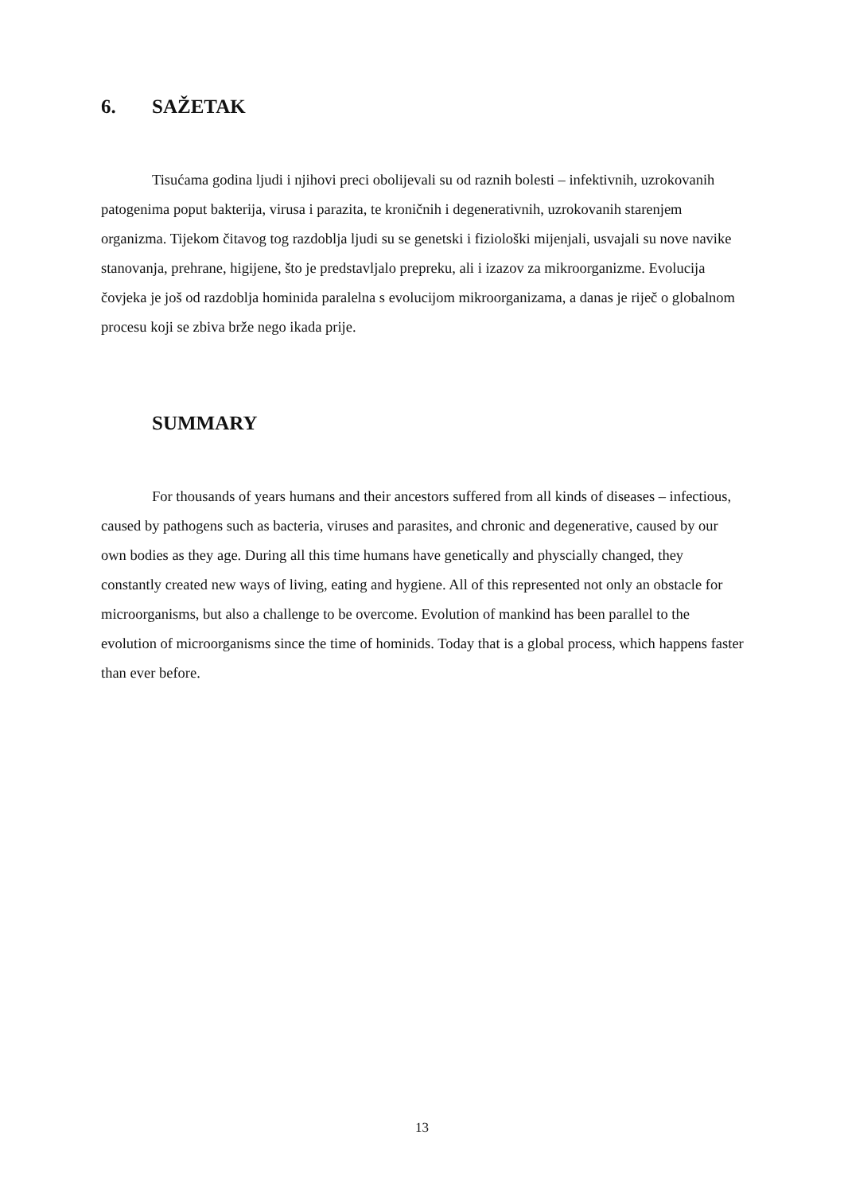6. SAŽETAK
Tisućama godina ljudi i njihovi preci obolijevali su od raznih bolesti – infektivnih, uzrokovanih patogenima poput bakterija, virusa i parazita, te kroničnih i degenerativnih, uzrokovanih starenjem organizma. Tijekom čitavog tog razdoblja ljudi su se genetski i fiziološki mijenjali, usvajali su nove navike stanovanja, prehrane, higijene, što je predstavljalo prepreku, ali i izazov za mikroorganizme. Evolucija čovjeka je još od razdoblja hominida paralelna s evolucijom mikroorganizama, a danas je riječ o globalnom procesu koji se zbiva brže nego ikada prije.
SUMMARY
For thousands of years humans and their ancestors suffered from all kinds of diseases – infectious, caused by pathogens such as bacteria, viruses and parasites, and chronic and degenerative, caused by our own bodies as they age. During all this time humans have genetically and physcially changed, they constantly created new ways of living, eating and hygiene. All of this represented not only an obstacle for microorganisms, but also a challenge to be overcome. Evolution of mankind has been parallel to the evolution of microorganisms since the time of hominids. Today that is a global process, which happens faster than ever before.
13